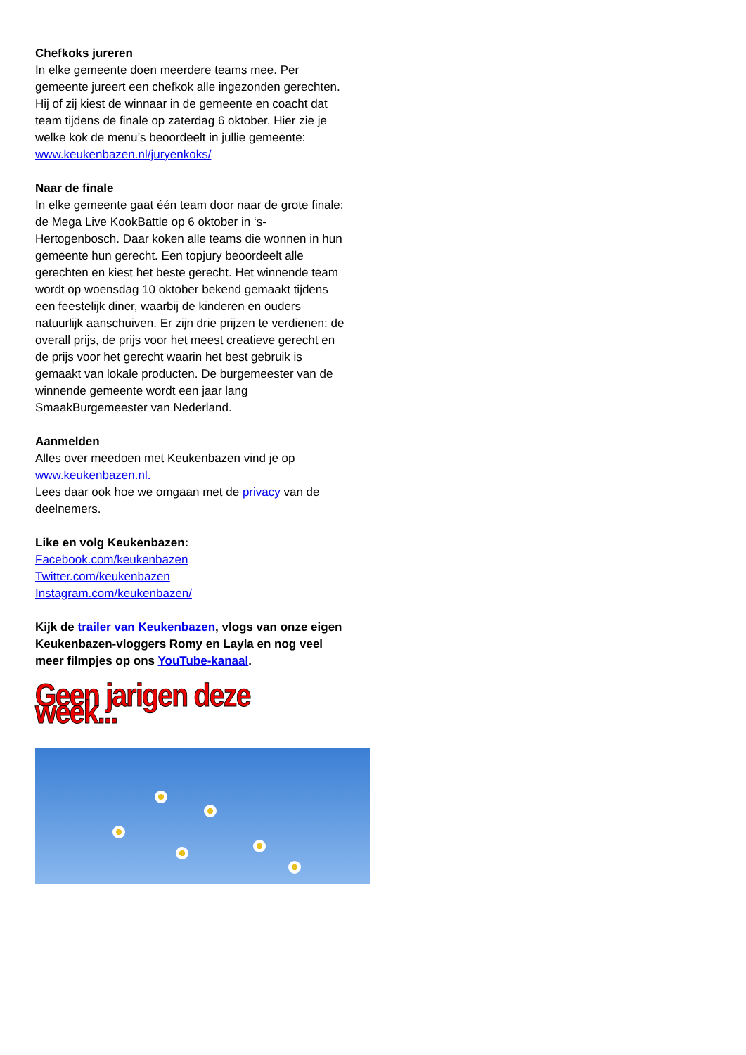Chefkoks jureren
In elke gemeente doen meerdere teams mee. Per gemeente jureert een chefkok alle ingezonden gerechten. Hij of zij kiest de winnaar in de gemeente en coacht dat team tijdens de finale op zaterdag 6 oktober. Hier zie je welke kok de menu’s beoordeelt in jullie gemeente: www.keukenbazen.nl/juryenkoks/
Naar de finale
In elke gemeente gaat één team door naar de grote finale: de Mega Live KookBattle op 6 oktober in ‘s-Hertogenbosch. Daar koken alle teams die wonnen in hun gemeente hun gerecht. Een topjury beoordeelt alle gerechten en kiest het beste gerecht. Het winnende team wordt op woensdag 10 oktober bekend gemaakt tijdens een feestelijk diner, waarbij de kinderen en ouders natuurlijk aanschuiven. Er zijn drie prijzen te verdienen: de overall prijs, de prijs voor het meest creatieve gerecht en de prijs voor het gerecht waarin het best gebruik is gemaakt van lokale producten. De burgemeester van de winnende gemeente wordt een jaar lang SmaakBurgemeester van Nederland.
Aanmelden
Alles over meedoen met Keukenbazen vind je op www.keukenbazen.nl.
Lees daar ook hoe we omgaan met de privacy van de deelnemers.
Like en volg Keukenbazen:
Facebook.com/keukenbazen
Twitter.com/keukenbazen
Instagram.com/keukenbazen/
Kijk de trailer van Keukenbazen, vlogs van onze eigen Keukenbazen-vloggers Romy en Layla en nog veel meer filmpjes op ons YouTube-kanaal.
Geen jarigen deze week...